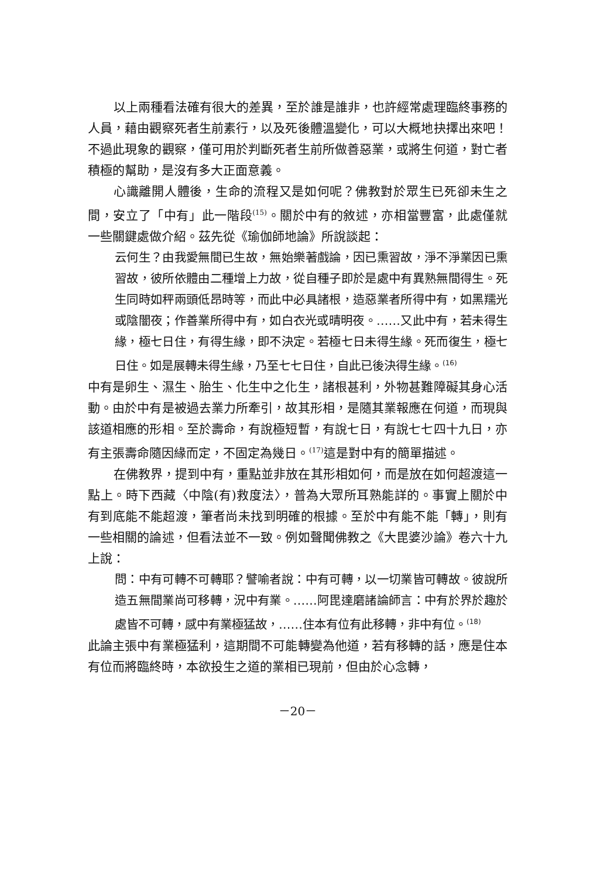以上兩種看法確有很大的差異，至於誰是誰非，也許經常處理臨終事務的人員，藉由觀察死者生前素行，以及死後體溫變化，可以大概地抉擇出來吧！不過此現象的觀察，僅可用於判斷死者生前所做善惡業，或將生何道，對亡者積極的幫助，是沒有多大正面意義。
心識離開人體後，生命的流程又是如何呢？佛教對於眾生已死卻未生之間，安立了「中有」此一階段<sup>(15)</sup>。關於中有的敘述，亦相當豐富，此處僅就一些關鍵處做介紹。茲先從《瑜伽師地論》所說談起：
云何生？由我愛無間已生故，無始樂著戲論，因已熏習故，淨不淨業因已熏習故，彼所依體由二種增上力故，從自種子即於是處中有異熟無間得生。死生同時如秤兩頭低昂時等，而此中必具諸根，造惡業者所得中有，如黑羺光或陰闇夜；作善業所得中有，如白衣光或晴明夜。……又此中有，若未得生緣，極七日住，有得生緣，即不決定。若極七日未得生緣。死而復生，極七日住。如是展轉未得生緣，乃至七七日住，自此已後決得生緣。<sup>(16)</sup>
中有是卵生、濕生、胎生、化生中之化生，諸根甚利，外物甚難障礙其身心活動。由於中有是被過去業力所牽引，故其形相，是隨其業報應在何道，而現與該道相應的形相。至於壽命，有說極短暫，有說七日，有說七七四十九日，亦有主張壽命隨因緣而定，不固定為幾日。<sup>(17)</sup>這是對中有的簡單描述。
在佛教界，提到中有，重點並非放在其形相如何，而是放在如何超渡這一點上。時下西藏〈中陰(有)救度法〉，普為大眾所耳熟能詳的。事實上關於中有到底能不能超渡，筆者尚未找到明確的根據。至於中有能不能「轉」，則有一些相關的論述，但看法並不一致。例如聲聞佛教之《大毘婆沙論》卷六十九上說：
問：中有可轉不可轉耶？譬喻者說：中有可轉，以一切業皆可轉故。彼說所造五無間業尚可移轉，況中有業。……阿毘達磨諸論師言：中有於界於趣於處皆不可轉，感中有業極猛故，……住本有位有此移轉，非中有位。<sup>(18)</sup>
此論主張中有業極猛利，這期間不可能轉變為他道，若有移轉的話，應是住本有位而將臨終時，本欲投生之道的業相已現前，但由於心念轉，
－20－